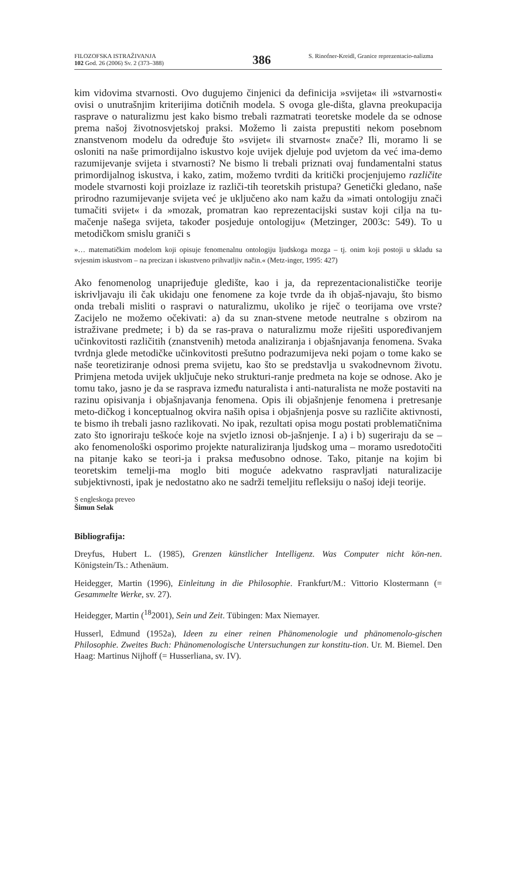FILOZOFSKA ISTRAŽIVANJA
102 God. 26 (2006) Sv. 2 (373–388)
386
S. Rinofner-Kreidl, Granice reprezentacio-nalizma
kim vidovima stvarnosti. Ovo dugujemo činjenici da definicija »svijeta« ili »stvarnosti« ovisi o unutrašnjim kriterijima dotičnih modela. S ovoga gle-dišta, glavna preokupacija rasprave o naturalizmu jest kako bismo trebali razmatrati teoretske modele da se odnose prema našoj životnosvjetskoj praksi. Možemo li zaista prepustiti nekom posebnom znanstvenom modelu da određuje što »svijet« ili stvarnost« znače? Ili, moramo li se osloniti na naše primordijalno iskustvo koje uvijek djeluje pod uvjetom da već ima-demo razumijevanje svijeta i stvarnosti? Ne bismo li trebali priznati ovaj fundamentalni status primordijalnog iskustva, i kako, zatim, možemo tvrditi da kritički procjenjujemo različite modele stvarnosti koji proizlaze iz različi-tih teoretskih pristupa? Genetički gledano, naše prirodno razumijevanje svijeta već je uključeno ako nam kažu da »imati ontologiju znači tumačiti svijet« i da »mozak, promatran kao reprezentacijski sustav koji cilja na tu-mačenje našega svijeta, također posjeduje ontologiju« (Metzinger, 2003c: 549). To u metodičkom smislu graniči s
»… matematičkim modelom koji opisuje fenomenalnu ontologiju ljudskoga mozga – tj. onim koji postoji u skladu sa svjesnim iskustvom – na precizan i iskustveno prihvatljiv način.« (Metz-inger, 1995: 427)
Ako fenomenolog unaprijeđuje gledište, kao i ja, da reprezentacionalističke teorije iskrivljavaju ili čak ukidaju one fenomene za koje tvrde da ih objaš-njavaju, što bismo onda trebali misliti o raspravi o naturalizmu, ukoliko je riječ o teorijama ove vrste? Zacijelo ne možemo očekivati: a) da su znan-stvene metode neutralne s obzirom na istraživane predmete; i b) da se ras-prava o naturalizmu može riješiti uspoređivanjem učinkovitosti različitih (znanstvenih) metoda analiziranja i objašnjavanja fenomena. Svaka tvrdnja glede metodičke učinkovitosti prešutno podrazumijeva neki pojam o tome kako se naše teoretiziranje odnosi prema svijetu, kao što se predstavlja u svakodnevnom životu. Primjena metoda uvijek uključuje neko strukturi-ranje predmeta na koje se odnose. Ako je tomu tako, jasno je da se rasprava između naturalista i anti-naturalista ne može postaviti na razinu opisivanja i objašnjavanja fenomena. Opis ili objašnjenje fenomena i pretresanje meto-dičkog i konceptualnog okvira naših opisa i objašnjenja posve su različite aktivnosti, te bismo ih trebali jasno razlikovati. No ipak, rezultati opisa mogu postati problematičnima zato što ignoriraju teškoće koje na svjetlo iznosi ob-jašnjenje. I a) i b) sugeriraju da se – ako fenomenološki osporimo projekte naturaliziranja ljudskog uma – moramo usredotočiti na pitanje kako se teori-ja i praksa međusobno odnose. Tako, pitanje na kojim bi teoretskim temelji-ma moglo biti moguće adekvatno raspravljati naturalizacije subjektivnosti, ipak je nedostatno ako ne sadrži temeljitu refleksiju o našoj ideji teorije.
S engleskoga preveo
Šimun Selak
Bibliografija:
Dreyfus, Hubert L. (1985), Grenzen künstlicher Intelligenz. Was Computer nicht kön-nen. Königstein/Ts.: Athenäum.
Heidegger, Martin (1996), Einleitung in die Philosophie. Frankfurt/M.: Vittorio Klostermann (= Gesammelte Werke, sv. 27).
Heidegger, Martin (<sup>18</sup>2001), Sein und Zeit. Tübingen: Max Niemayer.
Husserl, Edmund (1952a), Ideen zu einer reinen Phänomenologie und phänomenolo-gischen Philosophie. Zweites Buch: Phänomenologische Untersuchungen zur konstitu-tion. Ur. M. Biemel. Den Haag: Martinus Nijhoff (= Husserliana, sv. IV).